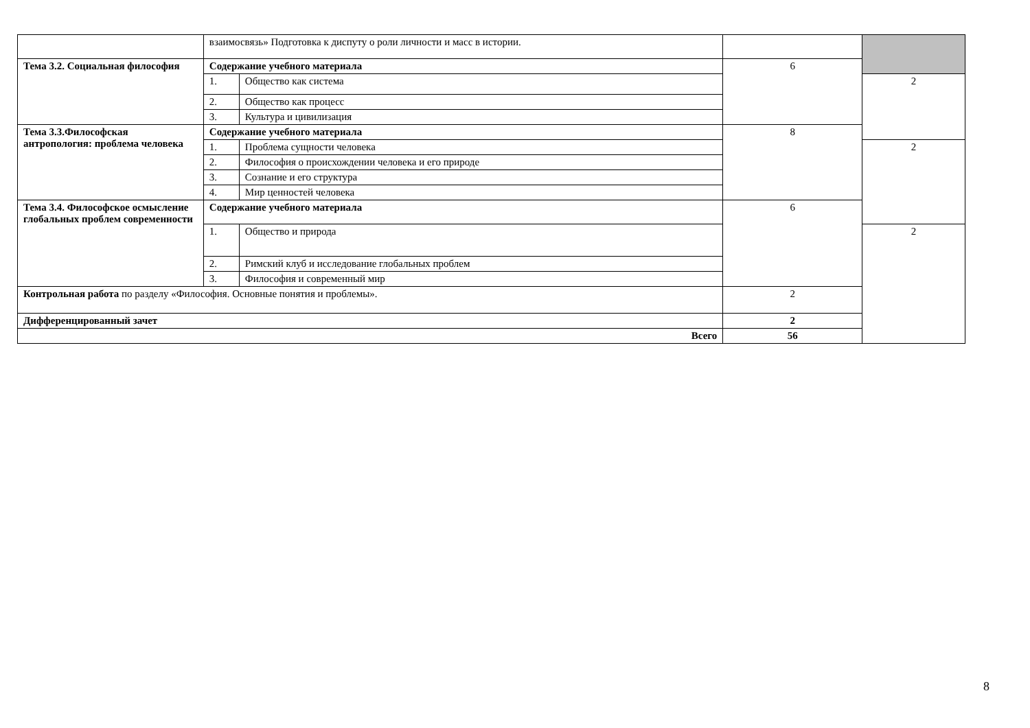| | взаимосвязь» Подготовка к диспуту о роли личности и масс в истории. | | | |
| Тема 3.2. Социальная философия | Содержание учебного материала | | 6 | |
| | 1. | Общество как система | | 2 |
| | 2. | Общество как процесс | | |
| | 3. | Культура и цивилизация | | |
| Тема 3.3.Философская антропология: проблема человека | Содержание учебного материала | | 8 | |
| | 1. | Проблема сущности человека | | 2 |
| | 2. | Философия о происхождении человека и его природе | | |
| | 3. | Сознание и его структура | | |
| | 4. | Мир ценностей человека | | |
| Тема 3.4. Философское осмысление глобальных проблем современности | Содержание учебного материала | | 6 | |
| | 1. | Общество и природа | | 2 |
| | 2. | Римский клуб и исследование глобальных проблем | | |
| | 3. | Философия и современный мир | | |
| Контрольная работа по разделу «Философия. Основные понятия и проблемы». | | | 2 | |
| Дифференцированный зачет | | | 2 | |
| Всего | | | 56 | |
8